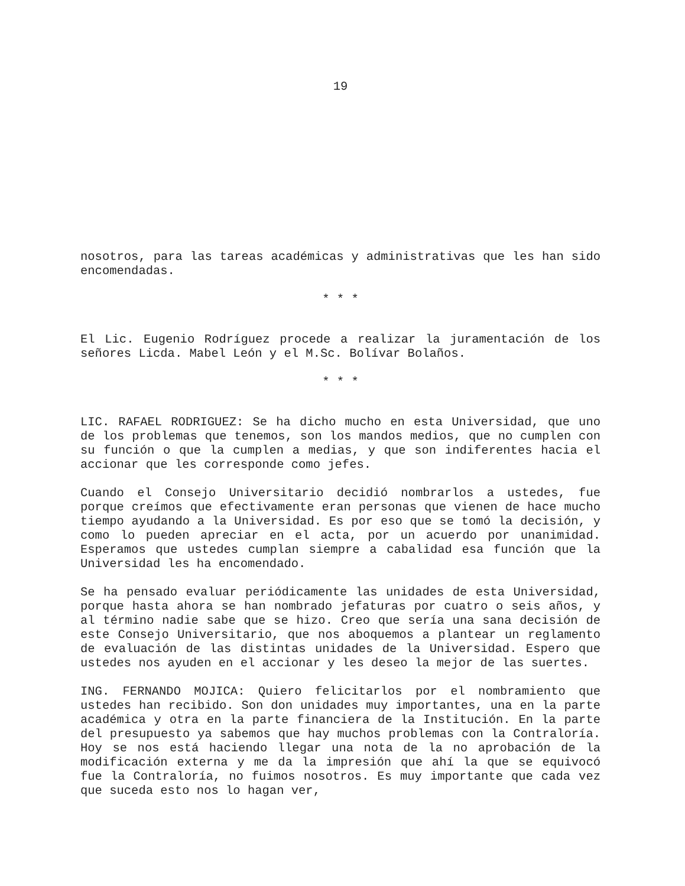19
nosotros, para las tareas académicas y administrativas que les han sido encomendadas.
* * *
El Lic. Eugenio Rodríguez procede a realizar la juramentación de los señores Licda. Mabel León y el M.Sc. Bolívar Bolaños.
* * *
LIC. RAFAEL RODRIGUEZ: Se ha dicho mucho en esta Universidad, que uno de los problemas que tenemos, son los mandos medios, que no cumplen con su función o que la cumplen a medias, y que son indiferentes hacia el accionar que les corresponde como jefes.
Cuando el Consejo Universitario decidió nombrarlos a ustedes, fue porque creímos que efectivamente eran personas que vienen de hace mucho tiempo ayudando a la Universidad. Es por eso que se tomó la decisión, y como lo pueden apreciar en el acta, por un acuerdo por unanimidad. Esperamos que ustedes cumplan siempre a cabalidad esa función que la Universidad les ha encomendado.
Se ha pensado evaluar periódicamente las unidades de esta Universidad, porque hasta ahora se han nombrado jefaturas por cuatro o seis años, y al término nadie sabe que se hizo. Creo que sería una sana decisión de este Consejo Universitario, que nos aboquemos a plantear un reglamento de evaluación de las distintas unidades de la Universidad. Espero que ustedes nos ayuden en el accionar y les deseo la mejor de las suertes.
ING. FERNANDO MOJICA: Quiero felicitarlos por el nombramiento que ustedes han recibido. Son don unidades muy importantes, una en la parte académica y otra en la parte financiera de la Institución. En la parte del presupuesto ya sabemos que hay muchos problemas con la Contraloría. Hoy se nos está haciendo llegar una nota de la no aprobación de la modificación externa y me da la impresión que ahí la que se equivocó fue la Contraloría, no fuimos nosotros. Es muy importante que cada vez que suceda esto nos lo hagan ver,